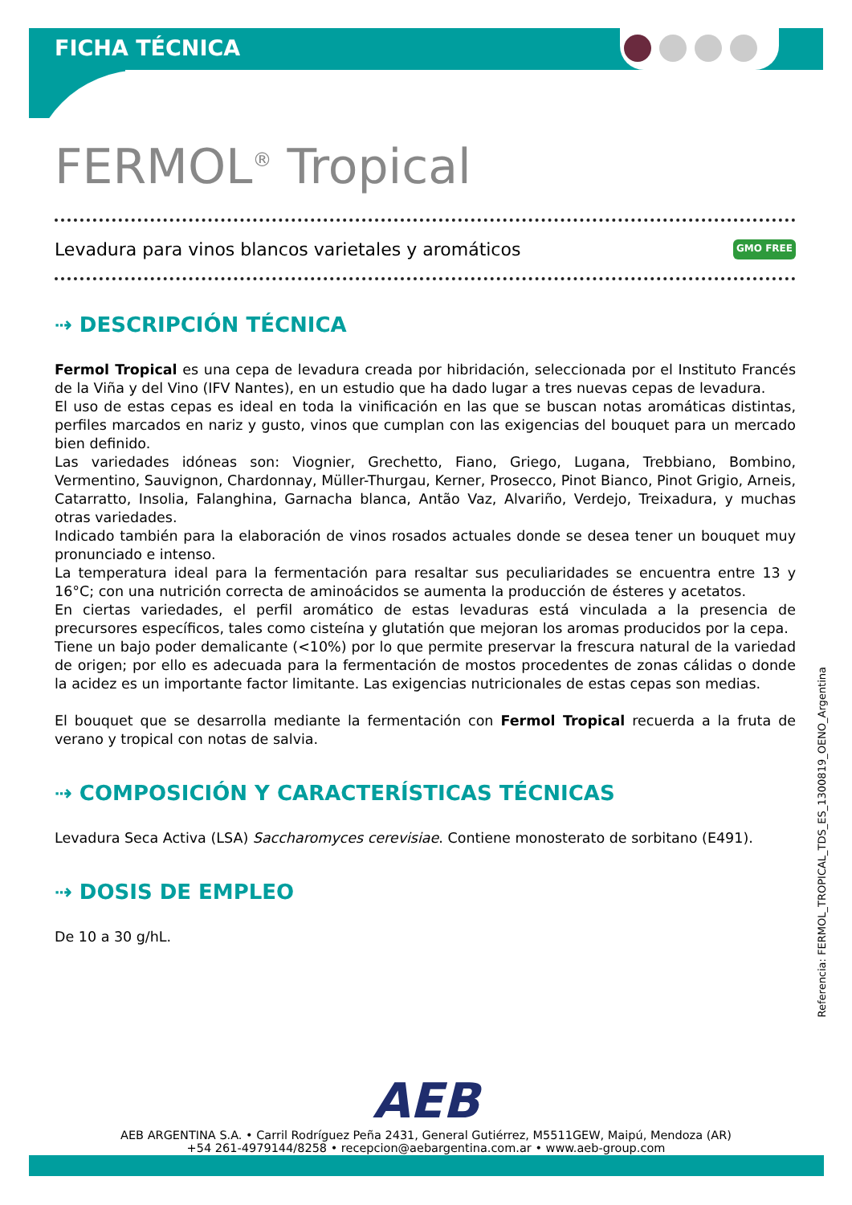FICHA TÉCNICA
FERMOL<sup>®</sup> Tropical
Levadura para vinos blancos varietales y aromáticos GMO FREE
⇢ DESCRIPCIÓN TÉCNICA
Fermol Tropical es una cepa de levadura creada por hibridación, seleccionada por el Instituto Francés de la Viña y del Vino (IFV Nantes), en un estudio que ha dado lugar a tres nuevas cepas de levadura.
El uso de estas cepas es ideal en toda la vinificación en las que se buscan notas aromáticas distintas, perfiles marcados en nariz y gusto, vinos que cumplan con las exigencias del bouquet para un mercado bien definido.
Las variedades idóneas son: Viognier, Grechetto, Fiano, Griego, Lugana, Trebbiano, Bombino, Vermentino, Sauvignon, Chardonnay, Müller-Thurgau, Kerner, Prosecco, Pinot Bianco, Pinot Grigio, Arneis, Catarratto, Insolia, Falanghina, Garnacha blanca, Antão Vaz, Alvariño, Verdejo, Treixadura, y muchas otras variedades.
Indicado también para la elaboración de vinos rosados actuales donde se desea tener un bouquet muy pronunciado e intenso.
La temperatura ideal para la fermentación para resaltar sus peculiaridades se encuentra entre 13 y 16°C; con una nutrición correcta de aminoácidos se aumenta la producción de ésteres y acetatos.
En ciertas variedades, el perfil aromático de estas levaduras está vinculada a la presencia de precursores específicos, tales como cisteína y glutatión que mejoran los aromas producidos por la cepa.
Tiene un bajo poder demalicante (<10%) por lo que permite preservar la frescura natural de la variedad de origen; por ello es adecuada para la fermentación de mostos procedentes de zonas cálidas o donde la acidez es un importante factor limitante. Las exigencias nutricionales de estas cepas son medias.
El bouquet que se desarrolla mediante la fermentación con Fermol Tropical recuerda a la fruta de verano y tropical con notas de salvia.
⇢ COMPOSICIÓN Y CARACTERÍSTICAS TÉCNICAS
Levadura Seca Activa (LSA) Saccharomyces cerevisiae. Contiene monosterato de sorbitano (E491).
⇢ DOSIS DE EMPLEO
De 10 a 30 g/hL.
Referencia: FERMOL_TROPICAL_TDS_ES_1300819_OENO_Argentina
AEB
AEB ARGENTINA S.A. • Carril Rodríguez Peña 2431, General Gutiérrez, M5511GEW, Maipú, Mendoza (AR)
+54 261-4979144/8258 • recepcion@aebargentina.com.ar • www.aeb-group.com